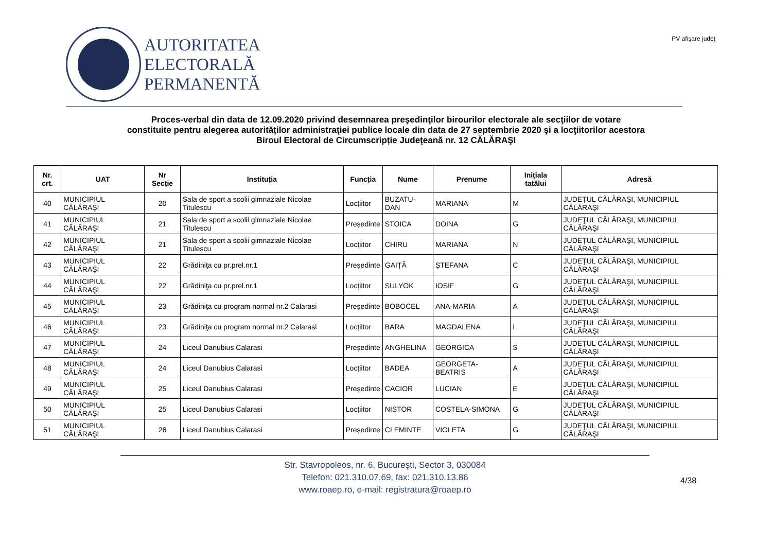AUTORITATEA
ELECTORALĂ
PERMANENTĂ
PV afişare judeţ
Proces-verbal din data de 12.09.2020 privind desemnarea preşedinţilor birourilor electorale ale secţiilor de votare
constituite pentru alegerea autorităților administrației publice locale din data de 27 septembrie 2020 şi a locţiitorilor acestora
Biroul Electoral de Circumscripție Judeţeană nr. 12 CĂLĂRAŞI
| Nr. crt. | UAT | Nr Secție | Instituția | Funcția | Nume | Prenume | Inițiala tatălui | Adresă |
| --- | --- | --- | --- | --- | --- | --- | --- | --- |
| 40 | MUNICIPIUL CĂLĂRAŞI | 20 | Sala de sport a scolii gimnaziale Nicolae Titulescu | Locțiitor | BUZATU-DAN | MARIANA | M | JUDEŢUL CĂLĂRAŞI, MUNICIPIUL CĂLĂRAŞI |
| 41 | MUNICIPIUL CĂLĂRAŞI | 21 | Sala de sport a scolii gimnaziale Nicolae Titulescu | Președinte | STOICA | DOINA | G | JUDEŢUL CĂLĂRAŞI, MUNICIPIUL CĂLĂRAŞI |
| 42 | MUNICIPIUL CĂLĂRAŞI | 21 | Sala de sport a scolii gimnaziale Nicolae Titulescu | Locțiitor | CHIRU | MARIANA | N | JUDEŢUL CĂLĂRAŞI, MUNICIPIUL CĂLĂRAŞI |
| 43 | MUNICIPIUL CĂLĂRAŞI | 22 | Grădiniţa cu pr.prel.nr.1 | Președinte | GAIȚĂ | ȘTEFANA | C | JUDEŢUL CĂLĂRAŞI, MUNICIPIUL CĂLĂRAŞI |
| 44 | MUNICIPIUL CĂLĂRAŞI | 22 | Grădiniţa cu pr.prel.nr.1 | Locțiitor | SULYOK | IOSIF | G | JUDEŢUL CĂLĂRAŞI, MUNICIPIUL CĂLĂRAŞI |
| 45 | MUNICIPIUL CĂLĂRAŞI | 23 | Grădiniţa cu program normal nr.2 Calarasi | Președinte | BOBOCEL | ANA-MARIA | A | JUDEŢUL CĂLĂRAŞI, MUNICIPIUL CĂLĂRAŞI |
| 46 | MUNICIPIUL CĂLĂRAŞI | 23 | Grădiniţa cu program normal nr.2 Calarasi | Locțiitor | BARA | MAGDALENA | I | JUDEŢUL CĂLĂRAŞI, MUNICIPIUL CĂLĂRAŞI |
| 47 | MUNICIPIUL CĂLĂRAŞI | 24 | Liceul Danubius Calarasi | Președinte | ANGHELINA | GEORGICA | S | JUDEŢUL CĂLĂRAŞI, MUNICIPIUL CĂLĂRAŞI |
| 48 | MUNICIPIUL CĂLĂRAŞI | 24 | Liceul Danubius Calarasi | Locțiitor | BADEA | GEORGETA-BEATRIS | A | JUDEŢUL CĂLĂRAŞI, MUNICIPIUL CĂLĂRAŞI |
| 49 | MUNICIPIUL CĂLĂRAŞI | 25 | Liceul Danubius Calarasi | Președinte | CACIOR | LUCIAN | E | JUDEŢUL CĂLĂRAŞI, MUNICIPIUL CĂLĂRAŞI |
| 50 | MUNICIPIUL CĂLĂRAŞI | 25 | Liceul Danubius Calarasi | Locțiitor | NISTOR | COSTELA-SIMONA | G | JUDEŢUL CĂLĂRAŞI, MUNICIPIUL CĂLĂRAŞI |
| 51 | MUNICIPIUL CĂLĂRAŞI | 26 | Liceul Danubius Calarasi | Președinte | CLEMINTE | VIOLETA | G | JUDEŢUL CĂLĂRAŞI, MUNICIPIUL CĂLĂRAŞI |
Str. Stavropoleos, nr. 6, Bucureşti, Sector 3, 030084
Telefon: 021.310.07.69, fax: 021.310.13.86
www.roaep.ro, e-mail: registratura@roaep.ro
4/38